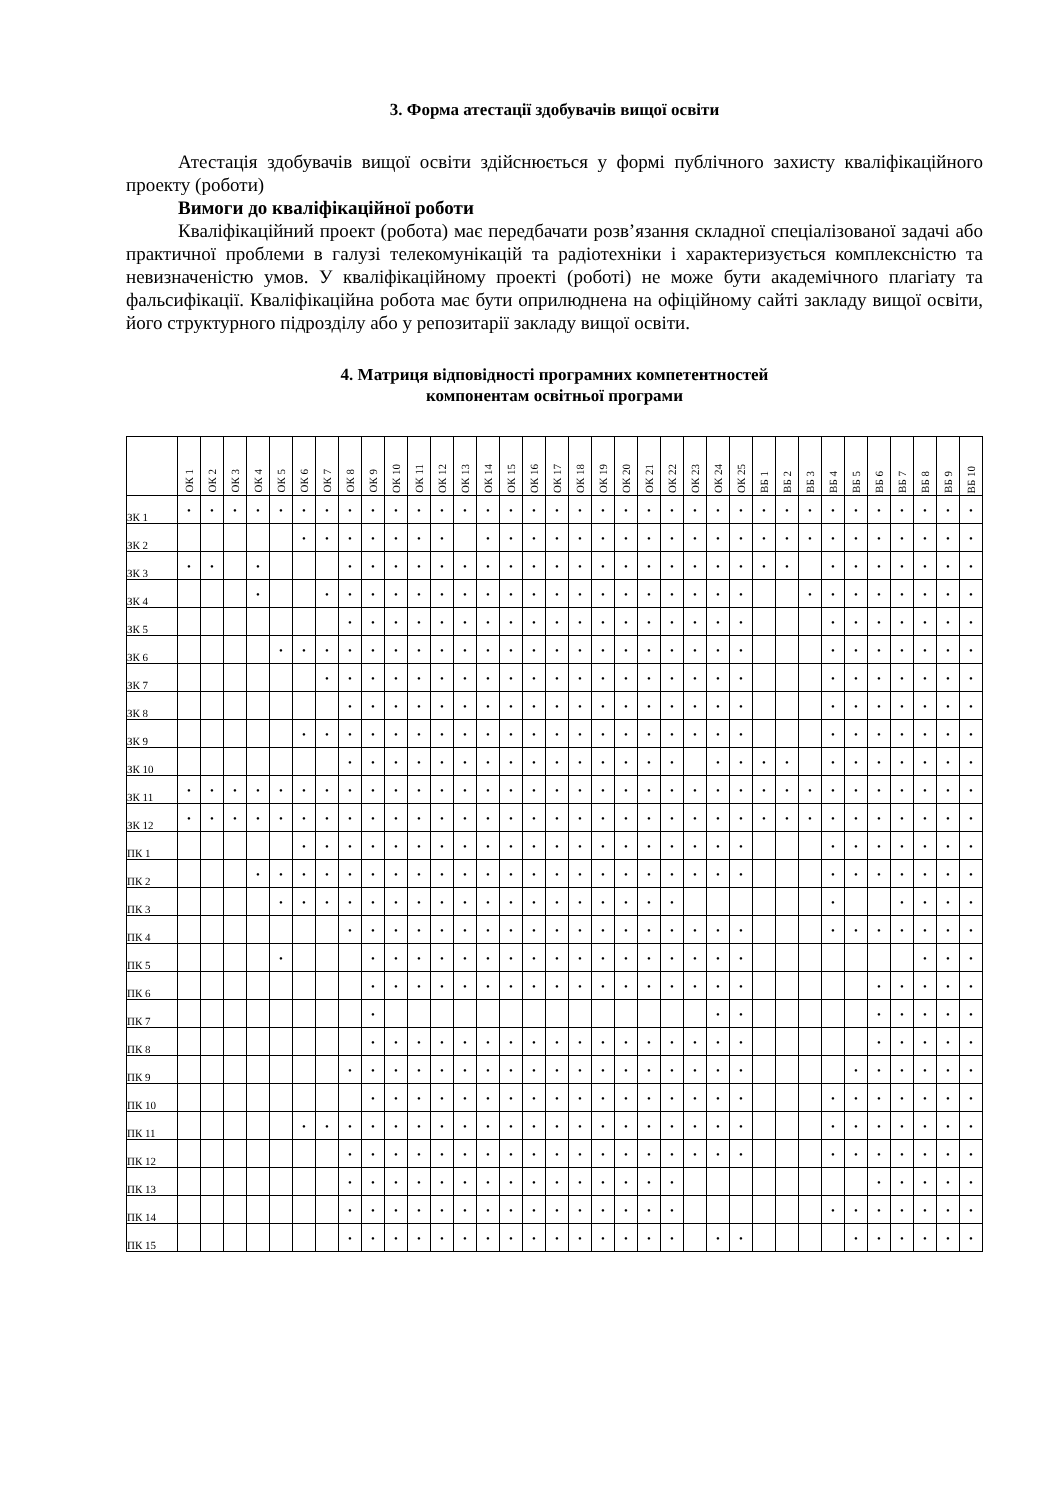3. Форма атестації здобувачів вищої освіти
Атестація здобувачів вищої освіти здійснюється у формі публічного захисту кваліфікаційного проекту (роботи)
Вимоги до кваліфікаційної роботи
Кваліфікаційний проект (робота) має передбачати розв’язання складної спеціалізованої задачі або практичної проблеми в галузі телекомунікацій та радіотехніки і характеризується комплексністю та невизначеністю умов. У кваліфікаційному проекті (роботі) не може бути академічного плагіату та фальсифікації. Кваліфікаційна робота має бути оприлюднена на офіційному сайті закладу вищої освіти, його структурного підрозділу або у репозитарії закладу вищої освіти.
4. Матриця відповідності програмних компетентностей
компонентам освітньої програми
| | ОК 1 | ОК 2 | ОК 3 | ОК 4 | ОК 5 | ОК 6 | ОК 7 | ОК 8 | ОК 9 | ОК 10 | ОК 11 | ОК 12 | ОК 13 | ОК 14 | ОК 15 | ОК 16 | ОК 17 | ОК 18 | ОК 19 | ОК 20 | ОК 21 | ОК 22 | ОК 23 | ОК 24 | ОК 25 | ВБ 1 | ВБ 2 | ВБ 3 | ВБ 4 | ВБ 5 | ВБ 6 | ВБ 7 | ВБ 8 | ВБ 9 | ВБ 10 |
| --- | --- | --- | --- | --- | --- | --- | --- | --- | --- | --- | --- | --- | --- | --- | --- | --- | --- | --- | --- | --- | --- | --- | --- | --- | --- | --- | --- | --- | --- | --- | --- | --- | --- | --- | --- |
| ЗК 1 | • | • | • | • | • | • | • | • | • | • | • | • | • | • | • | • | • | • | • | • | • | • | • | • | • | • | • | • | • | • | • | • | • | • | • |
| ЗК 2 | | | | | | • | • | • | • | • | • | • | | • | • | • | • | • | • | • | • | • | • | • | • | • | • | • | • | • | • | • | • | • | • |
| ЗК 3 | • | • | | • | | | | • | • | • | • | • | • | • | • | • | • | • | • | • | • | • | • | • | • | • | • | | • | • | • | • | • | • | • |
| ЗК 4 | | | | • | | | • | • | • | • | • | • | • | • | • | • | • | • | • | • | • | • | • | • | • | | | • | • | • | • | • | • | • | • |
| ЗК 5 | | | | | | | | • | • | • | • | • | • | • | • | • | • | • | • | • | • | • | • | • | • | | | | • | • | • | • | • | • | • |
| ЗК 6 | | | | | • | • | • | • | • | • | • | • | • | • | • | • | • | • | • | • | • | • | • | • | • | | | | • | • | • | • | • | • | • |
| ЗК 7 | | | | | | | • | • | • | • | • | • | • | • | • | • | • | • | • | • | • | • | • | • | • | | | | • | • | • | • | • | • | • |
| ЗК 8 | | | | | | | | • | • | • | • | • | • | • | • | • | • | • | • | • | • | • | • | • | • | | | | • | • | • | • | • | • | • |
| ЗК 9 | | | | | | • | • | • | • | • | • | • | • | • | • | • | • | • | • | • | • | • | • | • | • | | | | • | • | • | • | • | • | • |
| ЗК 10 | | | | | | | | • | • | • | • | • | • | • | • | • | • | • | • | • | • | • | | • | • | • | • | | • | • | • | • | • | • | • |
| ЗК 11 | • | • | • | • | • | • | • | • | • | • | • | • | • | • | • | • | • | • | • | • | • | • | • | • | • | • | • | • | • | • | • | • | • | • | • |
| ЗК 12 | • | • | • | • | • | • | • | • | • | • | • | • | • | • | • | • | • | • | • | • | • | • | • | • | • | • | • | • | • | • | • | • | • | • | • |
| ПК 1 | | | | | | • | • | • | • | • | • | • | • | • | • | • | • | • | • | • | • | • | • | • | • | | | | • | • | • | • | • | • | • |
| ПК 2 | | | | • | • | • | • | • | • | • | • | • | • | • | • | • | • | • | • | • | • | • | • | • | • | | | | • | • | • | • | • | • | • |
| ПК 3 | | | | | • | • | • | • | • | • | • | • | • | • | • | • | • | • | • | • | • | • | | | | | | | • | | | • | • | • | • |
| ПК 4 | | | | | | | | • | • | • | • | • | • | • | • | • | • | • | • | • | • | • | • | • | • | | | | • | • | • | • | • | • | • |
| ПК 5 | | | | | • | | | | • | • | • | • | • | • | • | • | • | • | • | • | • | • | • | • | • | | | | | | | | • | • | • |
| ПК 6 | | | | | | | | | • | • | • | • | • | • | • | • | • | • | • | • | • | • | • | • | • | | | | | | • | • | • | • | • |
| ПК 7 | | | | | | | | | • | | | | | | | | | | | | | | | • | • | | | | | | • | • | • | • | • |
| ПК 8 | | | | | | | | | • | • | • | • | • | • | • | • | • | • | • | • | • | • | • | • | • | | | | | | • | • | • | • | • |
| ПК 9 | | | | | | | | • | • | • | • | • | • | • | • | • | • | • | • | • | • | • | • | • | • | | | | | • | • | • | • | • | • |
| ПК 10 | | | | | | | | | • | • | • | • | • | • | • | • | • | • | • | • | • | • | • | • | • | | | | • | • | • | • | • | • | • |
| ПК 11 | | | | | | • | • | • | • | • | • | • | • | • | • | • | • | • | • | • | • | • | • | • | • | | | | • | • | • | • | • | • | • |
| ПК 12 | | | | | | | | • | • | • | • | • | • | • | • | • | • | • | • | • | • | • | • | • | • | | | | • | • | • | • | • | • | • |
| ПК 13 | | | | | | | | • | • | • | • | • | • | • | • | • | • | • | • | • | • | • | | | | | | | | | • | • | • | • | • |
| ПК 14 | | | | | | | | • | • | • | • | • | • | • | • | • | • | • | • | • | • | • | | | | | | | • | • | • | • | • | • | • |
| ПК 15 | | | | | | | | • | • | • | • | • | • | • | • | • | • | • | • | • | • | • | | • | • | | | | | • | • | • | • | • | • |